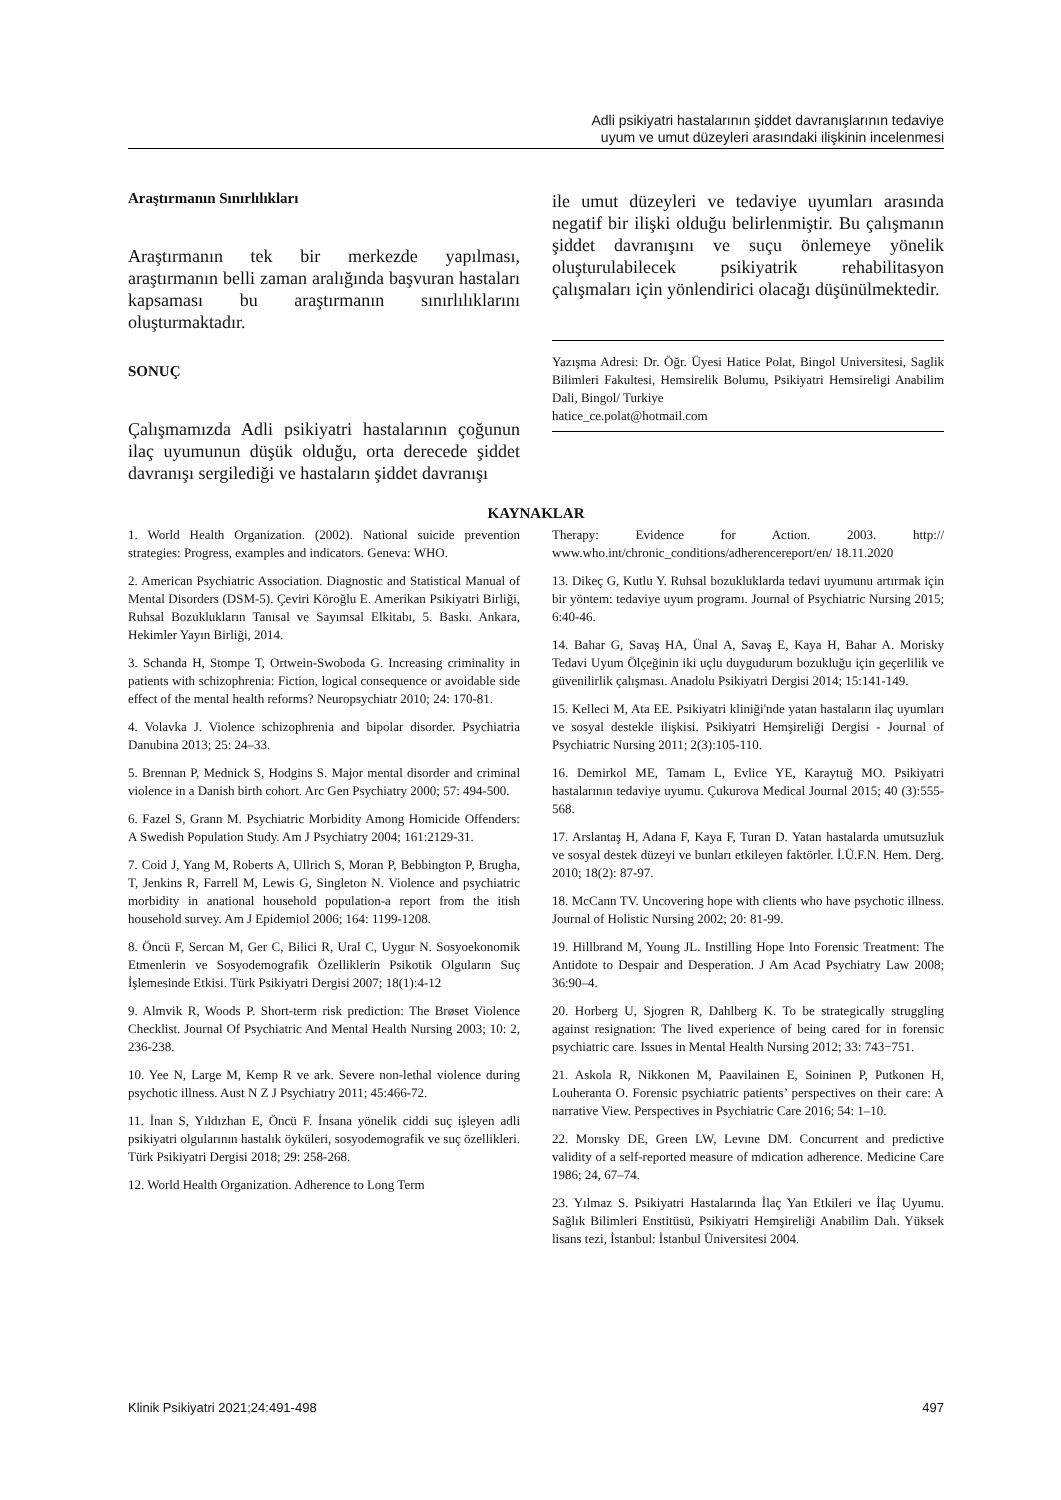Adli psikiyatri hastalarının şiddet davranışlarının tedaviye
uyum ve umut düzeyleri arasındaki ilişkinin incelenmesi
Araştırmanın Sınırlılıkları
Araştırmanın tek bir merkezde yapılması, araştırmanın belli zaman aralığında başvuran hastaları kapsaması bu araştırmanın sınırlılıklarını oluşturmaktadır.
SONUÇ
Çalışmamızda Adli psikiyatri hastalarının çoğunun ilaç uyumunun düşük olduğu, orta derecede şiddet davranışı sergilediği ve hastaların şiddet davranışı
ile umut düzeyleri ve tedaviye uyumları arasında negatif bir ilişki olduğu belirlenmiştir. Bu çalışmanın şiddet davranışını ve suçu önlemeye yönelik oluşturulabilecek psikiyatrik rehabilitasyon çalışmaları için yönlendirici olacağı düşünülmektedir.
Yazışma Adresi: Dr. Öğr. Üyesi Hatice Polat, Bingol Universitesi, Saglik Bilimleri Fakultesi, Hemsirelik Bolumu, Psikiyatri Hemsireligi Anabilim Dali, Bingol/ Turkiye
hatice_ce.polat@hotmail.com
KAYNAKLAR
1. World Health Organization. (2002). National suicide prevention strategies: Progress, examples and indicators. Geneva: WHO.
2. American Psychiatric Association. Diagnostic and Statistical Manual of Mental Disorders (DSM-5). Çeviri Köroğlu E. Amerikan Psikiyatri Birliği, Ruhsal Bozuklukların Tanısal ve Sayımsal Elkitabı, 5. Baskı. Ankara, Hekimler Yayın Birliği, 2014.
3. Schanda H, Stompe T, Ortwein-Swoboda G. Increasing criminality in patients with schizophrenia: Fiction, logical consequence or avoidable side effect of the mental health reforms? Neuropsychiatr 2010; 24: 170-81.
4. Volavka J. Violence schizophrenia and bipolar disorder. Psychiatria Danubina 2013; 25: 24–33.
5. Brennan P, Mednick S, Hodgins S. Major mental disorder and criminal violence in a Danish birth cohort. Arc Gen Psychiatry 2000; 57: 494-500.
6. Fazel S, Grann M. Psychiatric Morbidity Among Homicide Offenders: A Swedish Population Study. Am J Psychiatry 2004; 161:2129-31.
7. Coid J, Yang M, Roberts A, Ullrich S, Moran P, Bebbington P, Brugha, T, Jenkins R, Farrell M, Lewis G, Singleton N. Violence and psychiatric morbidity in anational household population-a report from the itish household survey. Am J Epidemiol 2006; 164: 1199-1208.
8. Öncü F, Sercan M, Ger C, Bilici R, Ural C, Uygur N. Sosyoekonomik Etmenlerin ve Sosyodemografik Özelliklerin Psikotik Olguların Suç İşlemesinde Etkisi. Türk Psikiyatri Dergisi 2007; 18(1):4-12
9. Almvik R, Woods P. Short-term risk prediction: The Brøset Violence Checklist. Journal Of Psychiatric And Mental Health Nursing 2003; 10: 2, 236-238.
10. Yee N, Large M, Kemp R ve ark. Severe non-lethal violence during psychotic illness. Aust N Z J Psychiatry 2011; 45:466-72.
11. İnan S, Yıldızhan E, Öncü F. İnsana yönelik ciddi suç işleyen adli psikiyatri olgularının hastalık öyküleri, sosyodemografik ve suç özellikleri. Türk Psikiyatri Dergisi 2018; 29: 258-268.
12. World Health Organization. Adherence to Long Term
Therapy: Evidence for Action. 2003. http:// www.who.int/chronic_conditions/adherencereport/en/ 18.11.2020
13. Dikeç G, Kutlu Y. Ruhsal bozukluklarda tedavi uyumunu artırmak için bir yöntem: tedaviye uyum programı. Journal of Psychiatric Nursing 2015; 6:40-46.
14. Bahar G, Savaş HA, Ünal A, Savaş E, Kaya H, Bahar A. Morisky Tedavi Uyum Ölçeğinin iki uçlu duygudurum bozukluğu için geçerlilik ve güvenilirlik çalışması. Anadolu Psikiyatri Dergisi 2014; 15:141-149.
15. Kelleci M, Ata EE. Psikiyatri kliniği'nde yatan hastaların ilaç uyumları ve sosyal destekle ilişkisi. Psikiyatri Hemşireliği Dergisi - Journal of Psychiatric Nursing 2011; 2(3):105-110.
16. Demirkol ME, Tamam L, Evlice YE, Karaytuğ MO. Psikiyatri hastalarının tedaviye uyumu. Çukurova Medical Journal 2015; 40 (3):555-568.
17. Arslantaş H, Adana F, Kaya F, Turan D. Yatan hastalarda umutsuzluk ve sosyal destek düzeyi ve bunları etkileyen faktörler. İ.Ü.F.N. Hem. Derg. 2010; 18(2): 87-97.
18. McCann TV. Uncovering hope with clients who have psychotic illness. Journal of Holistic Nursing 2002; 20: 81-99.
19. Hillbrand M, Young JL. Instilling Hope Into Forensic Treatment: The Antidote to Despair and Desperation. J Am Acad Psychiatry Law 2008; 36:90–4.
20. Horberg U, Sjogren R, Dahlberg K. To be strategically struggling against resignation: The lived experience of being cared for in forensic psychiatric care. Issues in Mental Health Nursing 2012; 33: 743−751.
21. Askola R, Nikkonen M, Paavilainen E, Soininen P, Putkonen H, Louheranta O. Forensic psychiatric patients’ perspectives on their care: A narrative View. Perspectives in Psychiatric Care 2016; 54: 1–10.
22. Morısky DE, Green LW, Levıne DM. Concurrent and predictive validity of a self-reported measure of mdication adherence. Medicine Care 1986; 24, 67–74.
23. Yılmaz S. Psikiyatri Hastalarında İlaç Yan Etkileri ve İlaç Uyumu. Sağlık Bilimleri Enstitüsü, Psikiyatri Hemşireliği Anabilim Dalı. Yüksek lisans tezi, İstanbul: İstanbul Üniversitesi 2004.
Klinik Psikiyatri 2021;24:491-498 497